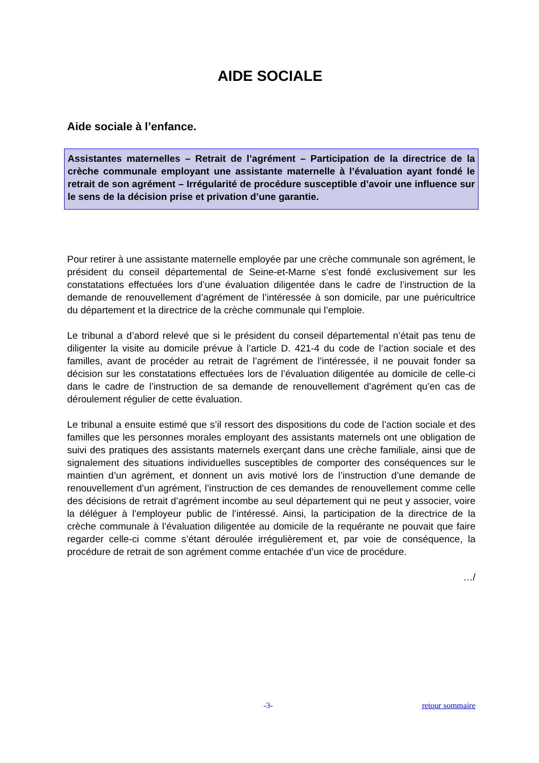AIDE SOCIALE
Aide sociale à l’enfance.
Assistantes maternelles – Retrait de l’agrément – Participation de la directrice de la crèche communale employant une assistante maternelle à l’évaluation ayant fondé le retrait de son agrément – Irrégularité de procédure susceptible d’avoir une influence sur le sens de la décision prise et privation d’une garantie.
Pour retirer à une assistante maternelle employée par une crèche communale son agrément, le président du conseil départemental de Seine-et-Marne s’est fondé exclusivement sur les constatations effectuées lors d’une évaluation diligentée dans le cadre de l’instruction de la demande de renouvellement d’agrément de l’intéressée à son domicile, par une puéricultrice du département et la directrice de la crèche communale qui l’emploie.
Le tribunal a d’abord relevé que si le président du conseil départemental n’était pas tenu de diligenter la visite au domicile prévue à l’article D. 421-4 du code de l’action sociale et des familles, avant de procéder au retrait de l’agrément de l’intéressée, il ne pouvait fonder sa décision sur les constatations effectuées lors de l’évaluation diligentée au domicile de celle-ci dans le cadre de l’instruction de sa demande de renouvellement d’agrément qu’en cas de déroulement régulier de cette évaluation.
Le tribunal a ensuite estimé que s’il ressort des dispositions du code de l’action sociale et des familles que les personnes morales employant des assistants maternels ont une obligation de suivi des pratiques des assistants maternels exerçant dans une crèche familiale, ainsi que de signalement des situations individuelles susceptibles de comporter des conséquences sur le maintien d’un agrément, et donnent un avis motivé lors de l’instruction d’une demande de renouvellement d’un agrément, l’instruction de ces demandes de renouvellement comme celle des décisions de retrait d’agrément incombe au seul département qui ne peut y associer, voire la déléguer à l’employeur public de l’intéressé. Ainsi, la participation de la directrice de la crèche communale à l’évaluation diligentée au domicile de la requérante ne pouvait que faire regarder celle-ci comme s’étant déroulée irrégulièrement et, par voie de conséquence, la procédure de retrait de son agrément comme entachée d’un vice de procédure.
…/
-3- retour sommaire